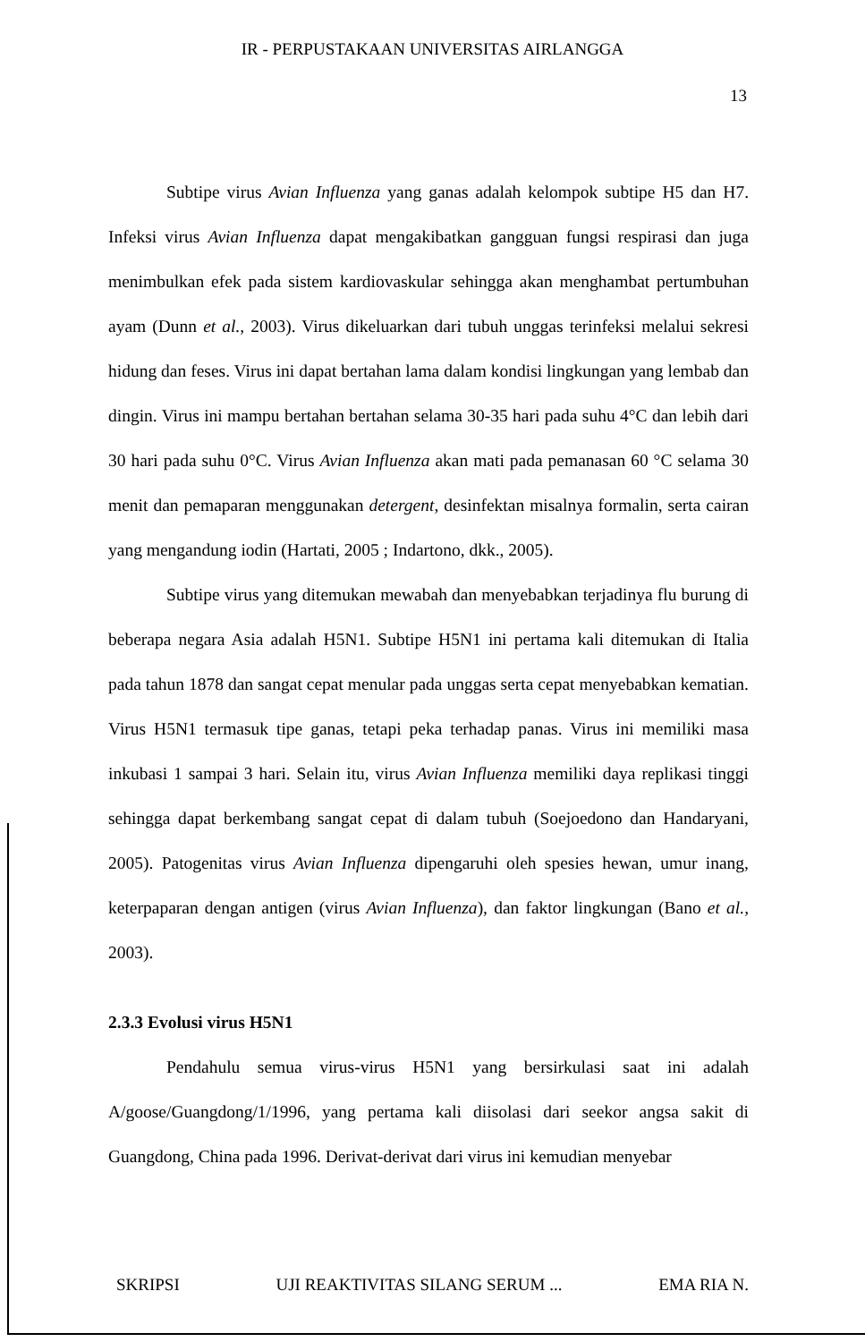IR - PERPUSTAKAAN UNIVERSITAS AIRLANGGA
13
Subtipe virus Avian Influenza yang ganas adalah kelompok subtipe H5 dan H7. Infeksi virus Avian Influenza dapat mengakibatkan gangguan fungsi respirasi dan juga menimbulkan efek pada sistem kardiovaskular sehingga akan menghambat pertumbuhan ayam (Dunn et al., 2003). Virus dikeluarkan dari tubuh unggas terinfeksi melalui sekresi hidung dan feses. Virus ini dapat bertahan lama dalam kondisi lingkungan yang lembab dan dingin. Virus ini mampu bertahan bertahan selama 30-35 hari pada suhu 4°C dan lebih dari 30 hari pada suhu 0°C. Virus Avian Influenza akan mati pada pemanasan 60 °C selama 30 menit dan pemaparan menggunakan detergent, desinfektan misalnya formalin, serta cairan yang mengandung iodin (Hartati, 2005 ; Indartono, dkk., 2005).
Subtipe virus yang ditemukan mewabah dan menyebabkan terjadinya flu burung di beberapa negara Asia adalah H5N1. Subtipe H5N1 ini pertama kali ditemukan di Italia pada tahun 1878 dan sangat cepat menular pada unggas serta cepat menyebabkan kematian. Virus H5N1 termasuk tipe ganas, tetapi peka terhadap panas. Virus ini memiliki masa inkubasi 1 sampai 3 hari. Selain itu, virus Avian Influenza memiliki daya replikasi tinggi sehingga dapat berkembang sangat cepat di dalam tubuh (Soejoedono dan Handaryani, 2005). Patogenitas virus Avian Influenza dipengaruhi oleh spesies hewan, umur inang, keterpaparan dengan antigen (virus Avian Influenza), dan faktor lingkungan (Bano et al., 2003).
2.3.3 Evolusi virus H5N1
Pendahulu semua virus-virus H5N1 yang bersirkulasi saat ini adalah A/goose/Guangdong/1/1996, yang pertama kali diisolasi dari seekor angsa sakit di Guangdong, China pada 1996. Derivat-derivat dari virus ini kemudian menyebar
SKRIPSI UJI REAKTIVITAS SILANG SERUM ... EMA RIA N.